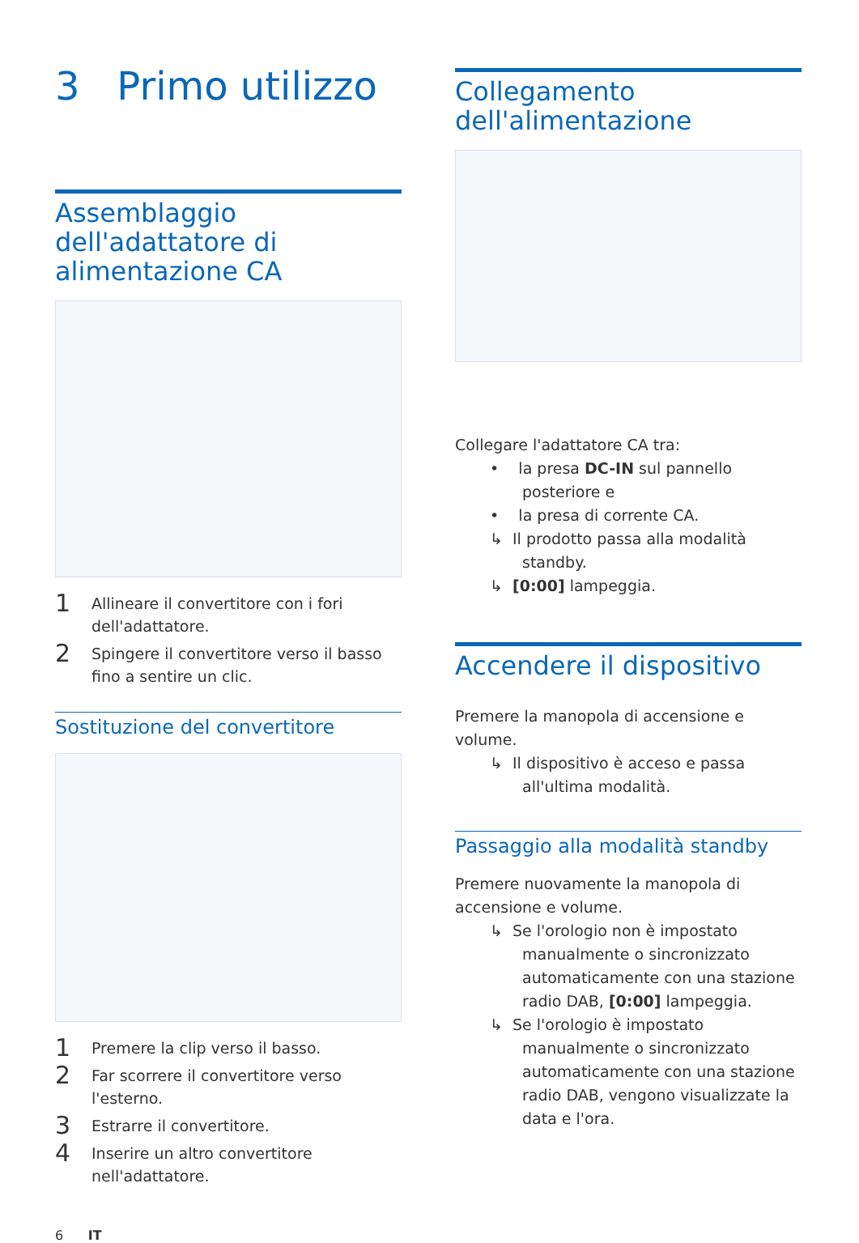3 Primo utilizzo
Assemblaggio dell'adattatore di alimentazione CA
1 Allineare il convertitore con i fori dell'adattatore.
2 Spingere il convertitore verso il basso fino a sentire un clic.
Sostituzione del convertitore
1 Premere la clip verso il basso.
2 Far scorrere il convertitore verso l'esterno.
3 Estrarre il convertitore.
4 Inserire un altro convertitore nell'adattatore.
Collegamento dell'alimentazione
Collegare l'adattatore CA tra:
• la presa DC-IN sul pannello posteriore e
• la presa di corrente CA.
↳ Il prodotto passa alla modalità standby.
↳ [0:00] lampeggia.
Accendere il dispositivo
Premere la manopola di accensione e volume.
↳ Il dispositivo è acceso e passa all'ultima modalità.
Passaggio alla modalità standby
Premere nuovamente la manopola di accensione e volume.
↳ Se l'orologio non è impostato manualmente o sincronizzato automaticamente con una stazione radio DAB, [0:00] lampeggia.
↳ Se l'orologio è impostato manualmente o sincronizzato automaticamente con una stazione radio DAB, vengono visualizzate la data e l'ora.
6 IT